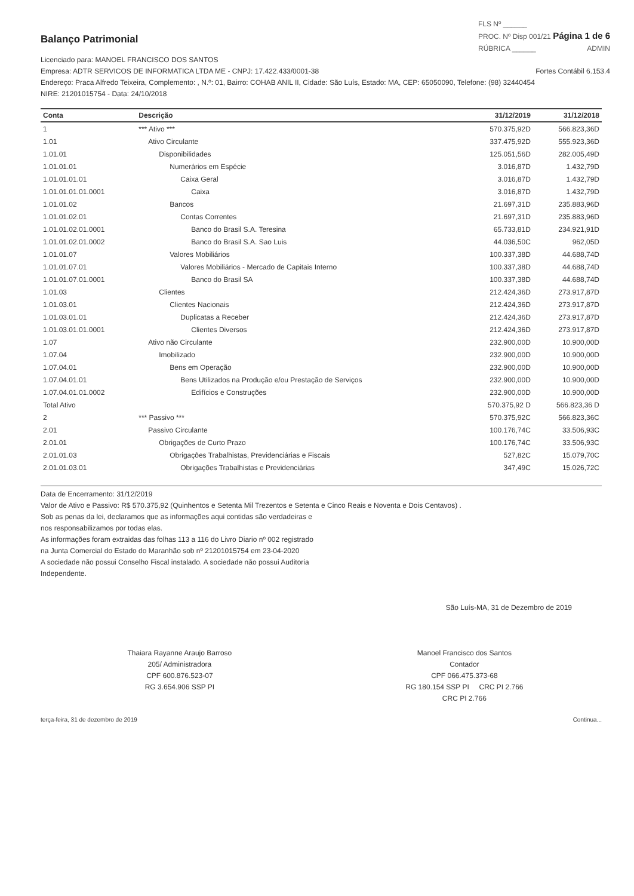Balanço Patrimonial
FLS Nº ______
PROC. Nº Disp 001/21 Página 1 de 6
RÚBRICA ______ ADMIN
Licenciado para: MANOEL FRANCISCO DOS SANTOS
Empresa: ADTR SERVICOS DE INFORMATICA LTDA ME - CNPJ: 17.422.433/0001-38 Fortes Contábil 6.153.4
Endereço: Praca Alfredo Teixeira, Complemento: , N.º: 01, Bairro: COHAB ANIL II, Cidade: São Luís, Estado: MA, CEP: 65050090, Telefone: (98) 32440454
NIRE: 21201015754 - Data: 24/10/2018
| Conta | Descrição | 31/12/2019 | 31/12/2018 |
| --- | --- | --- | --- |
| 1 | *** Ativo *** | 570.375,92D | 566.823,36D |
| 1.01 | Ativo Circulante | 337.475,92D | 555.923,36D |
| 1.01.01 | Disponibilidades | 125.051,56D | 282.005,49D |
| 1.01.01.01 | Numerários em Espécie | 3.016,87D | 1.432,79D |
| 1.01.01.01.01 | Caixa Geral | 3.016,87D | 1.432,79D |
| 1.01.01.01.01.0001 | Caixa | 3.016,87D | 1.432,79D |
| 1.01.01.02 | Bancos | 21.697,31D | 235.883,96D |
| 1.01.01.02.01 | Contas Correntes | 21.697,31D | 235.883,96D |
| 1.01.01.02.01.0001 | Banco do Brasil S.A. Teresina | 65.733,81D | 234.921,91D |
| 1.01.01.02.01.0002 | Banco do Brasil S.A. Sao Luis | 44.036,50C | 962,05D |
| 1.01.01.07 | Valores Mobiliários | 100.337,38D | 44.688,74D |
| 1.01.01.07.01 | Valores Mobiliários - Mercado de Capitais Interno | 100.337,38D | 44.688,74D |
| 1.01.01.07.01.0001 | Banco do Brasil SA | 100.337,38D | 44.688,74D |
| 1.01.03 | Clientes | 212.424,36D | 273.917,87D |
| 1.01.03.01 | Clientes Nacionais | 212.424,36D | 273.917,87D |
| 1.01.03.01.01 | Duplicatas a Receber | 212.424,36D | 273.917,87D |
| 1.01.03.01.01.0001 | Clientes Diversos | 212.424,36D | 273.917,87D |
| 1.07 | Ativo não Circulante | 232.900,00D | 10.900,00D |
| 1.07.04 | Imobilizado | 232.900,00D | 10.900,00D |
| 1.07.04.01 | Bens em Operação | 232.900,00D | 10.900,00D |
| 1.07.04.01.01 | Bens Utilizados na Produção e/ou Prestação de Serviços | 232.900,00D | 10.900,00D |
| 1.07.04.01.01.0002 | Edifícios e Construções | 232.900,00D | 10.900,00D |
| Total Ativo | | 570.375,92 D | 566.823,36 D |
| 2 | *** Passivo *** | 570.375,92C | 566.823,36C |
| 2.01 | Passivo Circulante | 100.176,74C | 33.506,93C |
| 2.01.01 | Obrigações de Curto Prazo | 100.176,74C | 33.506,93C |
| 2.01.01.03 | Obrigações Trabalhistas, Previdenciárias e Fiscais | 527,82C | 15.079,70C |
| 2.01.01.03.01 | Obrigações Trabalhistas e Previdenciárias | 347,49C | 15.026,72C |
Data de Encerramento: 31/12/2019
Valor de Ativo e Passivo: R$ 570.375,92 (Quinhentos e Setenta Mil Trezentos e Setenta e Cinco Reais e Noventa e Dois Centavos) .
Sob as penas da lei, declaramos que as informações aqui contidas são verdadeiras e
nos responsabilizamos por todas elas.
As informações foram extraidas das folhas 113 a 116 do Livro Diario nº 002 registrado
na Junta Comercial do Estado do Maranhão sob nº 21201015754 em 23-04-2020
A sociedade não possui Conselho Fiscal instalado. A sociedade não possui Auditoria
Independente.
São Luís-MA, 31 de Dezembro de 2019
Thaiara Rayanne Araujo Barroso
205/ Administradora
CPF 600.876.523-07
RG 3.654.906 SSP PI
Manoel Francisco dos Santos
Contador
CPF 066.475.373-68
RG 180.154 SSP PI CRC PI 2.766
CRC PI 2.766
terça-feira, 31 de dezembro de 2019 Continua...